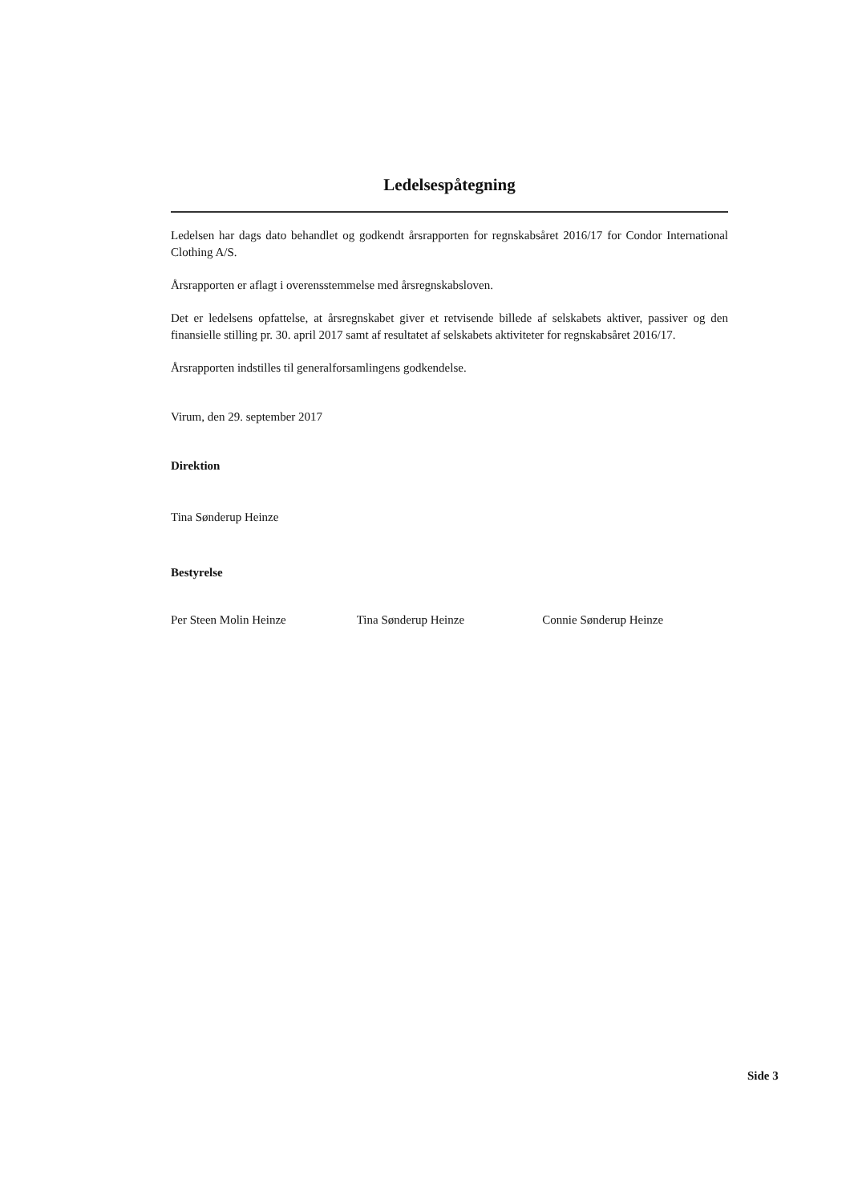Ledelsespåtegning
Ledelsen har dags dato behandlet og godkendt årsrapporten for regnskabsåret 2016/17 for Condor International Clothing A/S.
Årsrapporten er aflagt i overensstemmelse med årsregnskabsloven.
Det er ledelsens opfattelse, at årsregnskabet giver et retvisende billede af selskabets aktiver, passiver og den finansielle stilling pr. 30. april 2017 samt af resultatet af selskabets aktiviteter for regnskabsåret 2016/17.
Årsrapporten indstilles til generalforsamlingens godkendelse.
Virum, den 29. september 2017
Direktion
Tina Sønderup Heinze
Bestyrelse
Per Steen Molin Heinze Tina Sønderup Heinze Connie Sønderup Heinze
Side 3